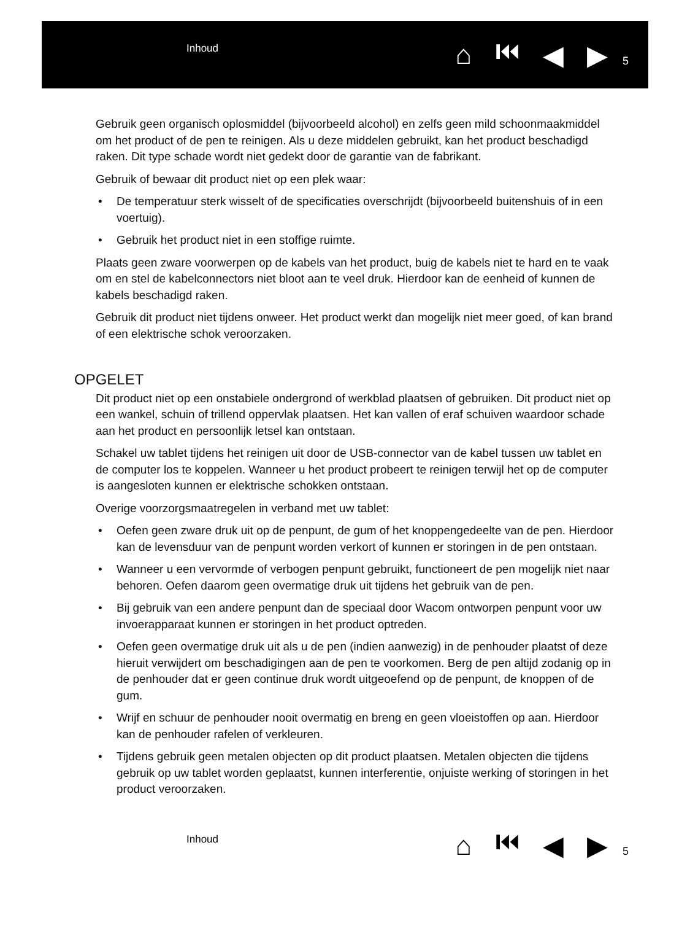Inhoud
⌂ ⏮ ◀ ▶
5
Gebruik geen organisch oplosmiddel (bijvoorbeeld alcohol) en zelfs geen mild schoonmaakmiddel om het product of de pen te reinigen. Als u deze middelen gebruikt, kan het product beschadigd raken. Dit type schade wordt niet gedekt door de garantie van de fabrikant.
Gebruik of bewaar dit product niet op een plek waar:
• De temperatuur sterk wisselt of de specificaties overschrijdt (bijvoorbeeld buitenshuis of in een voertuig).
• Gebruik het product niet in een stoffige ruimte.
Plaats geen zware voorwerpen op de kabels van het product, buig de kabels niet te hard en te vaak om en stel de kabelconnectors niet bloot aan te veel druk. Hierdoor kan de eenheid of kunnen de kabels beschadigd raken.
Gebruik dit product niet tijdens onweer. Het product werkt dan mogelijk niet meer goed, of kan brand of een elektrische schok veroorzaken.
OPGELET
Dit product niet op een onstabiele ondergrond of werkblad plaatsen of gebruiken. Dit product niet op een wankel, schuin of trillend oppervlak plaatsen. Het kan vallen of eraf schuiven waardoor schade aan het product en persoonlijk letsel kan ontstaan.
Schakel uw tablet tijdens het reinigen uit door de USB-connector van de kabel tussen uw tablet en de computer los te koppelen. Wanneer u het product probeert te reinigen terwijl het op de computer is aangesloten kunnen er elektrische schokken ontstaan.
Overige voorzorgsmaatregelen in verband met uw tablet:
• Oefen geen zware druk uit op de penpunt, de gum of het knoppengedeelte van de pen. Hierdoor kan de levensduur van de penpunt worden verkort of kunnen er storingen in de pen ontstaan.
• Wanneer u een vervormde of verbogen penpunt gebruikt, functioneert de pen mogelijk niet naar behoren. Oefen daarom geen overmatige druk uit tijdens het gebruik van de pen.
• Bij gebruik van een andere penpunt dan de speciaal door Wacom ontworpen penpunt voor uw invoerapparaat kunnen er storingen in het product optreden.
• Oefen geen overmatige druk uit als u de pen (indien aanwezig) in de penhouder plaatst of deze hieruit verwijdert om beschadigingen aan de pen te voorkomen. Berg de pen altijd zodanig op in de penhouder dat er geen continue druk wordt uitgeoefend op de penpunt, de knoppen of de gum.
• Wrijf en schuur de penhouder nooit overmatig en breng en geen vloeistoffen op aan. Hierdoor kan de penhouder rafelen of verkleuren.
• Tijdens gebruik geen metalen objecten op dit product plaatsen. Metalen objecten die tijdens gebruik op uw tablet worden geplaatst, kunnen interferentie, onjuiste werking of storingen in het product veroorzaken.
Inhoud
⌂ ⏮ ◀ ▶
5